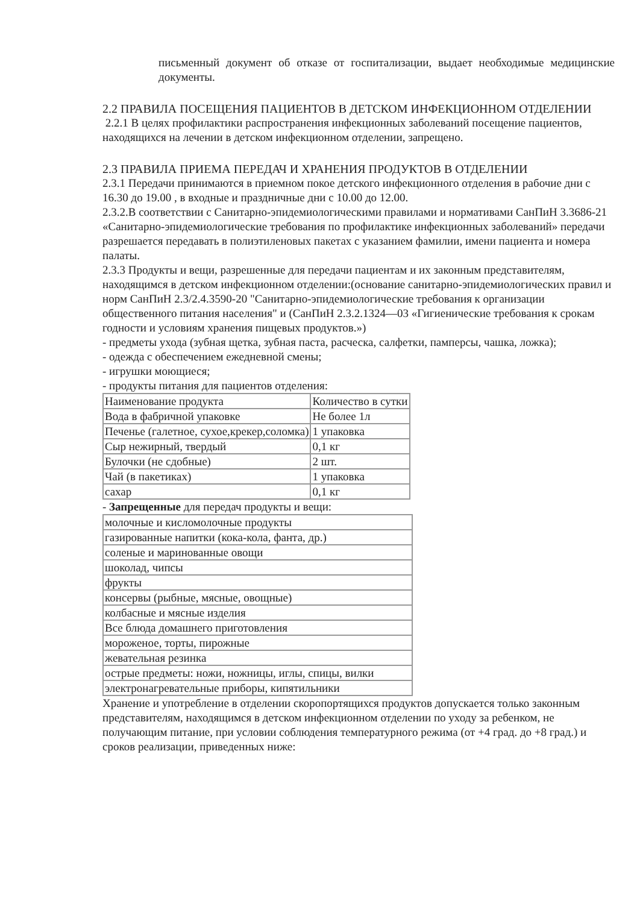письменный документ об отказе от госпитализации, выдает необходимые медицинские документы.
2.2 ПРАВИЛА ПОСЕЩЕНИЯ ПАЦИЕНТОВ В ДЕТСКОМ ИНФЕКЦИОННОМ ОТДЕЛЕНИИ
2.2.1 В целях профилактики распространения инфекционных заболеваний посещение пациентов, находящихся на лечении в детском инфекционном отделении, запрещено.
2.3 ПРАВИЛА ПРИЕМА ПЕРЕДАЧ И ХРАНЕНИЯ ПРОДУКТОВ В ОТДЕЛЕНИИ
2.3.1 Передачи принимаются в приемном покое детского инфекционного отделения в рабочие дни с 16.30 до 19.00 , в входные и праздничные дни с 10.00 до 12.00.
2.3.2.В соответствии с Санитарно-эпидемиологическими правилами и нормативами СанПиН 3.3686-21 «Санитарно-эпидемиологические требования по профилактике инфекционных заболеваний» передачи разрешается передавать в полиэтиленовых пакетах с указанием фамилии, имени пациента и номера палаты.
2.3.3 Продукты и вещи, разрешенные для передачи пациентам и их законным представителям, находящимся в детском инфекционном отделении:(основание санитарно-эпидемиологических правил и норм СанПиН 2.3/2.4.3590-20 "Санитарно-эпидемиологические требования к организации общественного питания населения" и (СанПиН 2.3.2.1324—03 «Гигиенические требования к срокам годности и условиям хранения пищевых продуктов.»)
- предметы ухода (зубная щетка, зубная паста, расческа, салфетки, памперсы, чашка, ложка);
- одежда с обеспечением ежедневной смены;
- игрушки моющиеся;
- продукты питания для пациентов отделения:
| Наименование продукта | Количество в сутки |
| Вода в фабричной упаковке | Не более 1л |
| Печенье (галетное, сухое,крекер,соломка) | 1 упаковка |
| Сыр нежирный, твердый | 0,1 кг |
| Булочки (не сдобные) | 2 шт. |
| Чай (в пакетиках) | 1 упаковка |
| сахар | 0,1 кг |
- Запрещенные для передач продукты и вещи:
| молочные и кисломолочные продукты |
| газированные напитки (кока-кола, фанта, др.) |
| соленые и маринованные овощи |
| шоколад, чипсы |
| фрукты |
| консервы (рыбные, мясные, овощные) |
| колбасные и мясные изделия |
| Все блюда домашнего приготовления |
| мороженое, торты, пирожные |
| жевательная резинка |
| острые предметы: ножи, ножницы, иглы, спицы, вилки |
| электронагревательные приборы, кипятильники |
Хранение и употребление в отделении скоропортящихся продуктов допускается только законным представителям, находящимся в детском инфекционном отделении по уходу за ребенком, не получающим питание, при условии соблюдения температурного режима (от +4 град. до +8 град.) и сроков реализации, приведенных ниже: